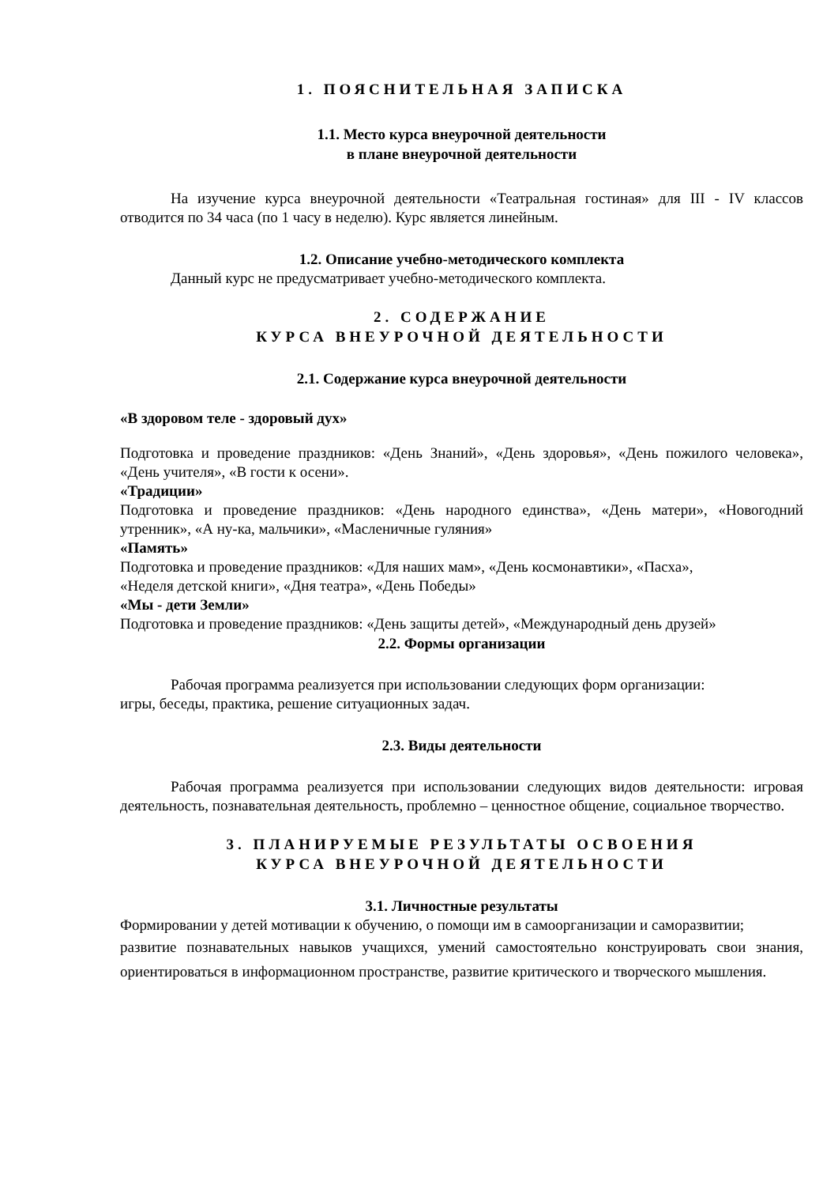1. ПОЯСНИТЕЛЬНАЯ ЗАПИСКА
1.1. Место курса внеурочной деятельности
в плане внеурочной деятельности
На изучение курса внеурочной деятельности «Театральная гостиная» для III - IV классов отводится по 34 часа (по 1 часу в неделю). Курс является линейным.
1.2. Описание учебно-методического комплекта
Данный курс не предусматривает учебно-методического комплекта.
2. СОДЕРЖАНИЕ
КУРСА ВНЕУРОЧНОЙ ДЕЯТЕЛЬНОСТИ
2.1. Содержание курса внеурочной деятельности
«В здоровом теле - здоровый дух»
Подготовка и проведение праздников: «День Знаний», «День здоровья», «День пожилого человека», «День учителя», «В гости к осени».
«Традиции»
Подготовка и проведение праздников: «День народного единства», «День матери», «Новогодний утренник», «А ну-ка, мальчики», «Масленичные гуляния»
«Память»
Подготовка и проведение праздников: «Для наших мам», «День космонавтики», «Пасха»,
«Неделя детской книги», «Дня театра», «День Победы»
«Мы - дети Земли»
Подготовка и проведение праздников: «День защиты детей», «Международный день друзей»
2.2. Формы организации
Рабочая программа реализуется при использовании следующих форм организации:
игры, беседы, практика, решение ситуационных задач.
2.3. Виды деятельности
Рабочая программа реализуется при использовании следующих видов деятельности: игровая деятельность, познавательная деятельность, проблемно – ценностное общение, социальное творчество.
3. ПЛАНИРУЕМЫЕ РЕЗУЛЬТАТЫ ОСВОЕНИЯ
КУРСА ВНЕУРОЧНОЙ ДЕЯТЕЛЬНОСТИ
3.1. Личностные результаты
Формировании у детей мотивации к обучению, о помощи им в самоорганизации и саморазвитии;
развитие познавательных навыков учащихся, умений самостоятельно конструировать свои знания, ориентироваться в информационном пространстве, развитие критического и творческого мышления.